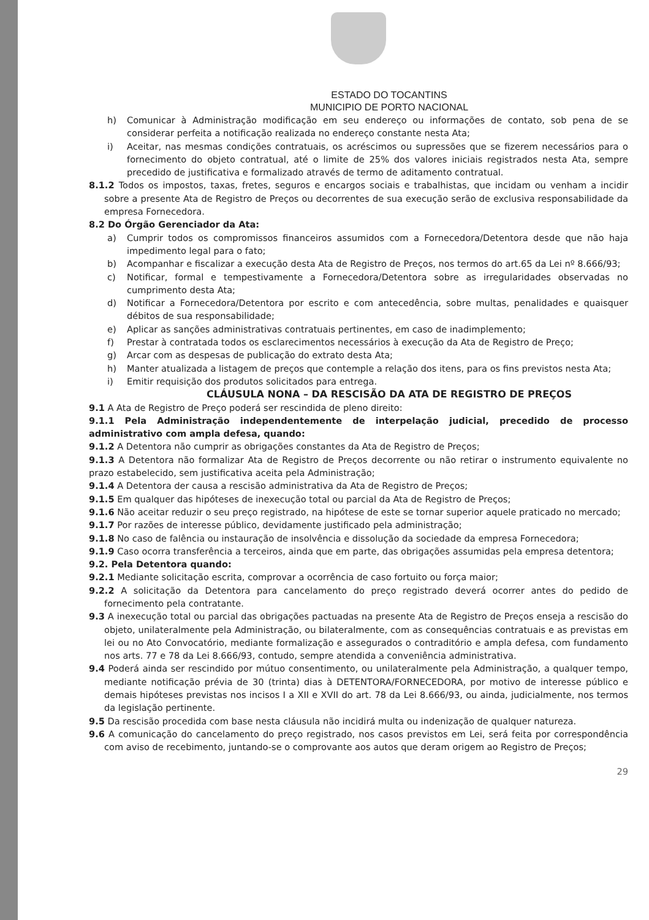ESTADO DO TOCANTINS
MUNICIPIO DE PORTO NACIONAL
h) Comunicar à Administração modificação em seu endereço ou informações de contato, sob pena de se considerar perfeita a notificação realizada no endereço constante nesta Ata;
i) Aceitar, nas mesmas condições contratuais, os acréscimos ou supressões que se fizerem necessários para o fornecimento do objeto contratual, até o limite de 25% dos valores iniciais registrados nesta Ata, sempre precedido de justificativa e formalizado através de termo de aditamento contratual.
8.1.2 Todos os impostos, taxas, fretes, seguros e encargos sociais e trabalhistas, que incidam ou venham a incidir sobre a presente Ata de Registro de Preços ou decorrentes de sua execução serão de exclusiva responsabilidade da empresa Fornecedora.
8.2 Do Órgão Gerenciador da Ata:
a) Cumprir todos os compromissos financeiros assumidos com a Fornecedora/Detentora desde que não haja impedimento legal para o fato;
b) Acompanhar e fiscalizar a execução desta Ata de Registro de Preços, nos termos do art.65 da Lei nº 8.666/93;
c) Notificar, formal e tempestivamente a Fornecedora/Detentora sobre as irregularidades observadas no cumprimento desta Ata;
d) Notificar a Fornecedora/Detentora por escrito e com antecedência, sobre multas, penalidades e quaisquer débitos de sua responsabilidade;
e) Aplicar as sanções administrativas contratuais pertinentes, em caso de inadimplemento;
f) Prestar à contratada todos os esclarecimentos necessários à execução da Ata de Registro de Preço;
g) Arcar com as despesas de publicação do extrato desta Ata;
h) Manter atualizada a listagem de preços que contemple a relação dos itens, para os fins previstos nesta Ata;
i) Emitir requisição dos produtos solicitados para entrega.
CLÁUSULA NONA – DA RESCISÃO DA ATA DE REGISTRO DE PREÇOS
9.1 A Ata de Registro de Preço poderá ser rescindida de pleno direito:
9.1.1 Pela Administração independentemente de interpelação judicial, precedido de processo administrativo com ampla defesa, quando:
9.1.2 A Detentora não cumprir as obrigações constantes da Ata de Registro de Preços;
9.1.3 A Detentora não formalizar Ata de Registro de Preços decorrente ou não retirar o instrumento equivalente no prazo estabelecido, sem justificativa aceita pela Administração;
9.1.4 A Detentora der causa a rescisão administrativa da Ata de Registro de Preços;
9.1.5 Em qualquer das hipóteses de inexecução total ou parcial da Ata de Registro de Preços;
9.1.6 Não aceitar reduzir o seu preço registrado, na hipótese de este se tornar superior aquele praticado no mercado;
9.1.7 Por razões de interesse público, devidamente justificado pela administração;
9.1.8 No caso de falência ou instauração de insolvência e dissolução da sociedade da empresa Fornecedora;
9.1.9 Caso ocorra transferência a terceiros, ainda que em parte, das obrigações assumidas pela empresa detentora;
9.2. Pela Detentora quando:
9.2.1 Mediante solicitação escrita, comprovar a ocorrência de caso fortuito ou força maior;
9.2.2 A solicitação da Detentora para cancelamento do preço registrado deverá ocorrer antes do pedido de fornecimento pela contratante.
9.3 A inexecução total ou parcial das obrigações pactuadas na presente Ata de Registro de Preços enseja a rescisão do objeto, unilateralmente pela Administração, ou bilateralmente, com as consequências contratuais e as previstas em lei ou no Ato Convocatório, mediante formalização e assegurados o contraditório e ampla defesa, com fundamento nos arts. 77 e 78 da Lei 8.666/93, contudo, sempre atendida a conveniência administrativa.
9.4 Poderá ainda ser rescindido por mútuo consentimento, ou unilateralmente pela Administração, a qualquer tempo, mediante notificação prévia de 30 (trinta) dias à DETENTORA/FORNECEDORA, por motivo de interesse público e demais hipóteses previstas nos incisos I a XII e XVII do art. 78 da Lei 8.666/93, ou ainda, judicialmente, nos termos da legislação pertinente.
9.5 Da rescisão procedida com base nesta cláusula não incidirá multa ou indenização de qualquer natureza.
9.6 A comunicação do cancelamento do preço registrado, nos casos previstos em Lei, será feita por correspondência com aviso de recebimento, juntando-se o comprovante aos autos que deram origem ao Registro de Preços;
29